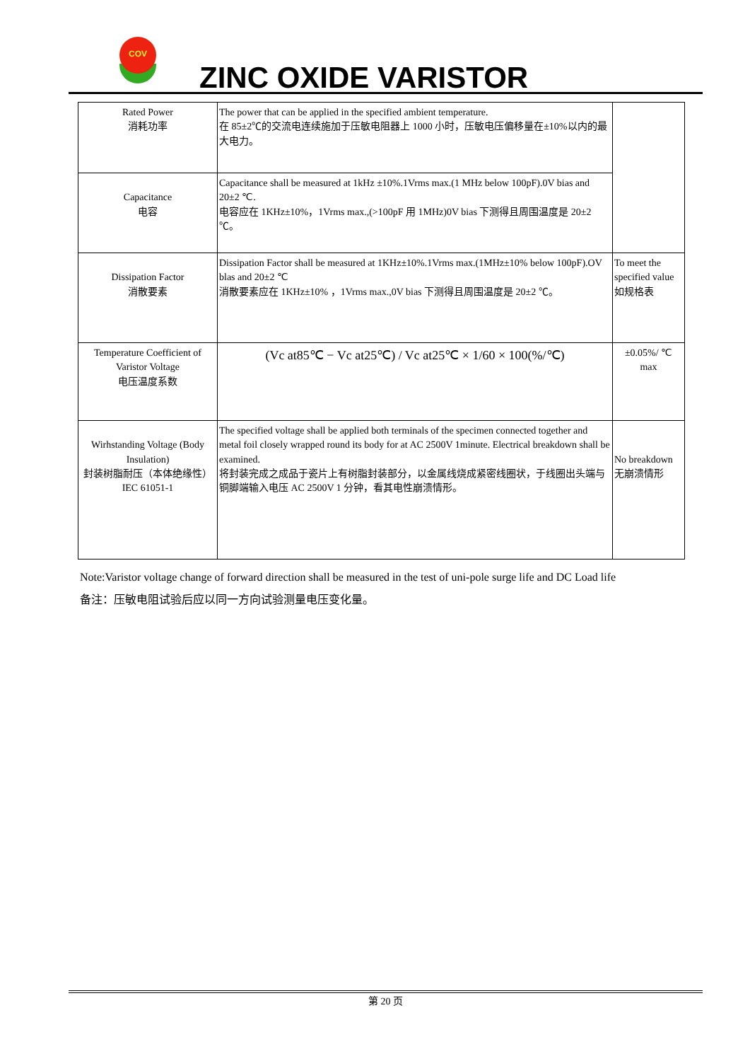COV
ZINC OXIDE VARISTOR
| Rated Power 消耗功率 | The power that can be applied in the specified ambient temperature. 在 85±2℃的交流电连续施加于压敏电阻器上 1000 小时，压敏电压偏移量在±10%以内的最大电力。 | |
| Capacitance 电容 | Capacitance shall be measured at 1kHz ±10%.1Vrms max.(1 MHz below 100pF).0V bias and 20±2 ℃. 电容应在 1KHz±10%，1Vrms max.,(>100pF 用 1MHz)0V bias 下测得且周围温度是 20±2 ℃。 | |
| Dissipation Factor 消散要素 | Dissipation Factor shall be measured at 1KHz±10%.1Vrms max.(1MHz±10% below 100pF).OV blas and 20±2 ℃ 消散要素应在 1KHz±10% ，1Vrms max.,0V bias 下测得且周围温度是 20±2 ℃。 | To meet the specified value 如规格表 |
| Temperature Coefficient of Varistor Voltage 电压温度系数 | (Vc at85℃ − Vc at25℃) / Vc at25℃ × 1/60 × 100(%/℃) | ±0.05%/ ℃ max |
| Wirhstanding Voltage (Body Insulation) 封装树脂耐压（本体绝缘性） IEC 61051-1 | The specified voltage shall be applied both terminals of the specimen connected together and metal foil closely wrapped round its body for at AC 2500V 1minute. Electrical breakdown shall be examined. 将封装完成之成品于瓷片上有树脂封装部分，以金属线烧成紧密线圈状，于线圈出头端与铜脚端输入电压 AC 2500V 1 分钟，看其电性崩溃情形。 | No breakdown 无崩溃情形 |
Note:Varistor voltage change of forward direction shall be measured in the test of uni-pole surge life and DC Load life
备注：压敏电阻试验后应以同一方向试验测量电压变化量。
第 20 页